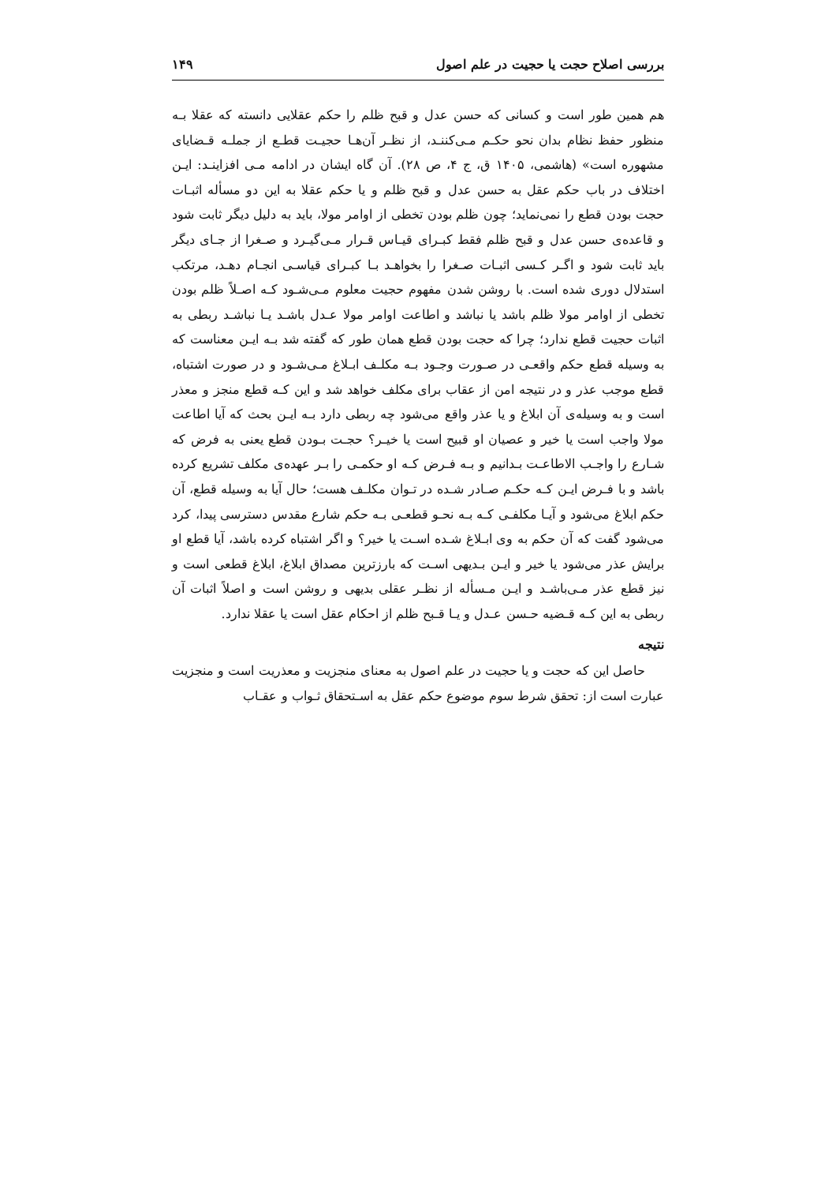بررسی اصلاح حجت یا حجیت در علم اصول ۱۴۹
هم همین طور است و کسانی که حسن عدل و قبح ظلم را حکم عقلایی دانسته که عقلا بـه منظور حفظ نظام بدان نحو حکـم مـی‌کننـد، از نظـر آن‌هـا حجیـت قطـع از جملـه قـضایای مشهوره است» (هاشمی، ۱۴۰۵ ق، ج ۴، ص ۲۸). آن گاه ایشان در ادامه مـی افزاینـد: ایـن اختلاف در باب حکم عقل به حسن عدل و قبح ظلم و یا حکم عقلا به این دو مسأله اثبـات حجت بودن قطع را نمی‌نماید؛ چون ظلم بودن تخطی از اوامر مولا، باید به دلیل دیگر ثابت شود و قاعده‌ی حسن عدل و قبح ظلم فقط کبـرای قیـاس قـرار مـی‌گیـرد و صـغرا از جـای دیگر باید ثابت شود و اگـر کـسی اثبـات صـغرا را بخواهـد بـا کبـرای قیاسـی انجـام دهـد، مرتکب استدلال دوری شده است. با روشن شدن مفهوم حجیت معلوم مـی‌شـود کـه اصـلاً ظلم بودن تخطی از اوامر مولا ظلم باشد یا نباشد و اطاعت اوامر مولا عـدل باشـد یـا نباشـد ربطی به اثبات حجیت قطع ندارد؛ چرا که حجت بودن قطع همان طور که گفته شد بـه ایـن معناست که به وسیله قطع حکم واقعـی در صـورت وجـود بـه مکلـف ابـلاغ مـی‌شـود و در صورت اشتباه، قطع موجب عذر و در نتیجه امن از عقاب برای مکلف خواهد شد و این کـه قطع منجز و معذر است و به وسیله‌ی آن ابلاغ و یا عذر واقع می‌شود چه ربطی دارد بـه ایـن بحث که آیا اطاعت مولا واجب است یا خیر و عصیان او قبیح است یا خیـر؟ حجـت بـودن قطع یعنی به فرض که شـارع را واجـب الاطاعـت بـدانیم و بـه فـرض کـه او حکمـی را بـر عهده‌ی مکلف تشریع کرده باشد و با فـرض ایـن کـه حکـم صـادر شـده در تـوان مکلـف هست؛ حال آیا به وسیله قطع، آن حکم ابلاغ می‌شود و آیـا مکلفـی کـه بـه نحـو قطعـی بـه حکم شارع مقدس دسترسی پیدا، کرد می‌شود گفت که آن حکم به وی ابـلاغ شـده اسـت یا خیر؟ و اگر اشتباه کرده باشد، آیا قطع او برایش عذر می‌شود یا خیر و ایـن بـدیهی اسـت که بارزترین مصداق ابلاغ، ابلاغ قطعی است و نیز قطع عذر مـی‌باشـد و ایـن مـسأله از نظـر عقلی بدیهی و روشن است و اصلاً اثبات آن ربطی به این کـه قـضیه حـسن عـدل و یـا قـبح ظلم از احکام عقل است یا عقلا ندارد.
نتیجه
حاصل این که حجت و یا حجیت در علم اصول به معنای منجزیت و معذریت است و منجزیت عبارت است از: تحقق شرط سوم موضوع حکم عقل به اسـتحقاق ثـواب و عقـاب